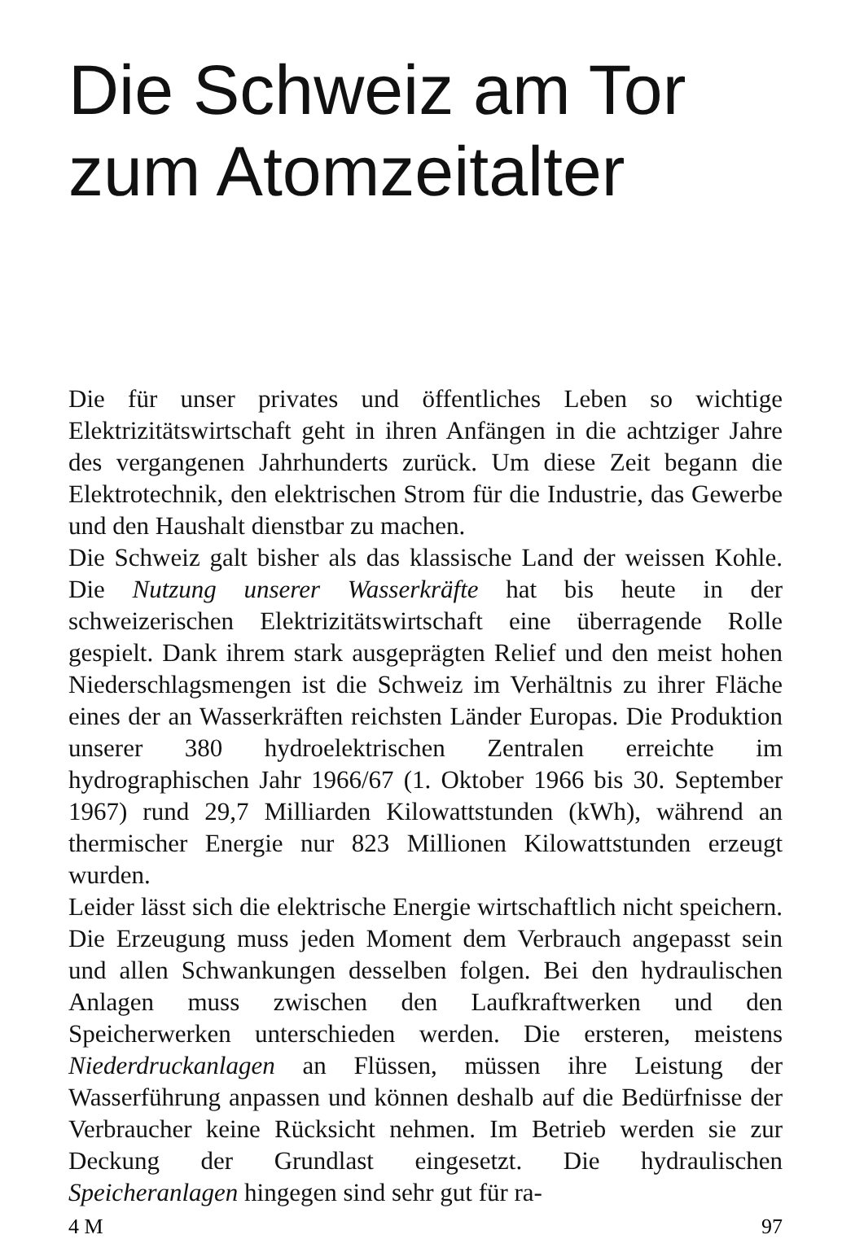Die Schweiz am Tor
zum Atomzeitalter
Die für unser privates und öffentliches Leben so wichtige Elektrizitätswirtschaft geht in ihren Anfängen in die achtziger Jahre des vergangenen Jahrhunderts zurück. Um diese Zeit begann die Elektrotechnik, den elektrischen Strom für die Industrie, das Gewerbe und den Haushalt dienstbar zu machen.
Die Schweiz galt bisher als das klassische Land der weissen Kohle. Die Nutzung unserer Wasserkräfte hat bis heute in der schweizerischen Elektrizitätswirtschaft eine überragende Rolle gespielt. Dank ihrem stark ausgeprägten Relief und den meist hohen Niederschlagsmengen ist die Schweiz im Verhältnis zu ihrer Fläche eines der an Wasserkräften reichsten Länder Europas. Die Produktion unserer 380 hydroelektrischen Zentralen erreichte im hydrographischen Jahr 1966/67 (1. Oktober 1966 bis 30. September 1967) rund 29,7 Milliarden Kilowattstunden (kWh), während an thermischer Energie nur 823 Millionen Kilowattstunden erzeugt wurden.
Leider lässt sich die elektrische Energie wirtschaftlich nicht speichern. Die Erzeugung muss jeden Moment dem Verbrauch angepasst sein und allen Schwankungen desselben folgen. Bei den hydraulischen Anlagen muss zwischen den Laufkraftwerken und den Speicherwerken unterschieden werden. Die ersteren, meistens Niederdruckanlagen an Flüssen, müssen ihre Leistung der Wasserführung anpassen und können deshalb auf die Bedürfnisse der Verbraucher keine Rücksicht nehmen. Im Betrieb werden sie zur Deckung der Grundlast eingesetzt. Die hydraulischen Speicheranlagen hingegen sind sehr gut für ra-
4 M 97